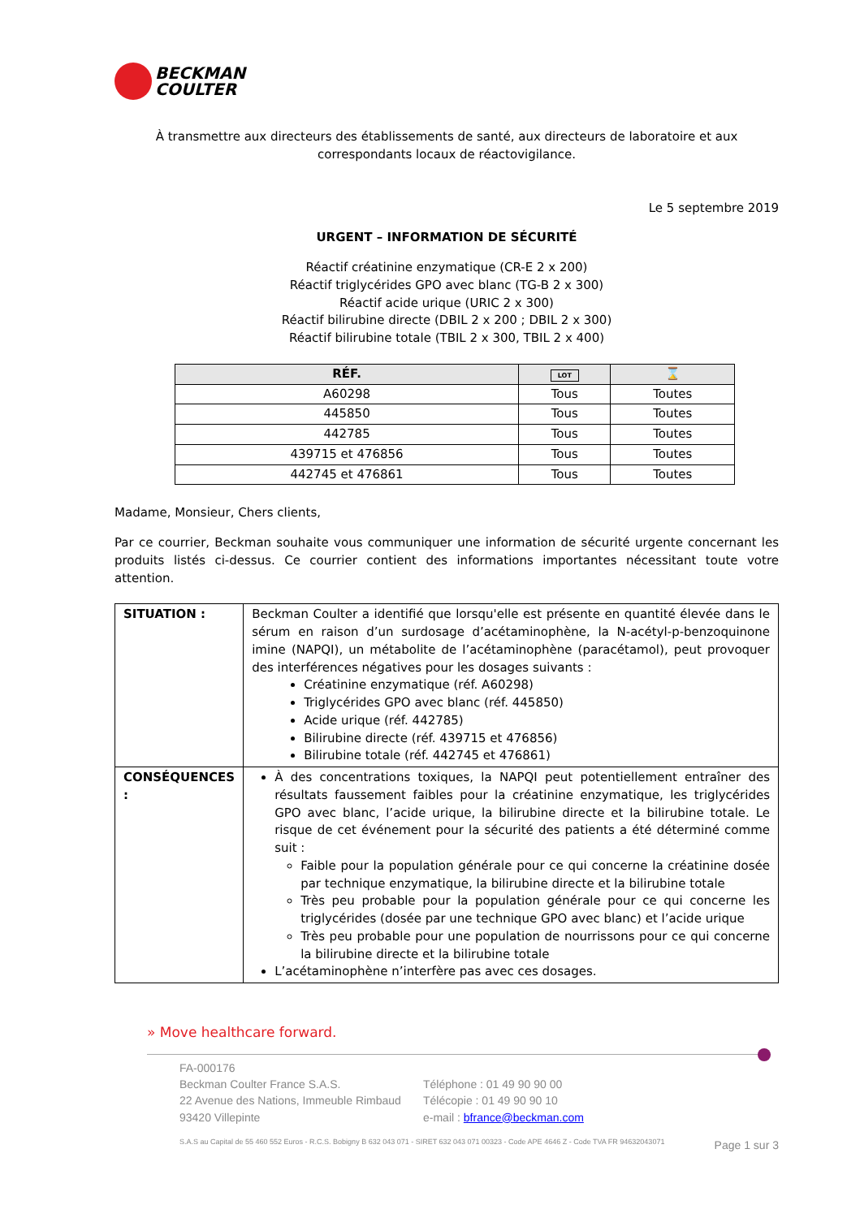BECKMAN
COULTER
À transmettre aux directeurs des établissements de santé, aux directeurs de laboratoire et aux correspondants locaux de réactovigilance.
Le 5 septembre 2019
URGENT – INFORMATION DE SÉCURITÉ
Réactif créatinine enzymatique (CR-E 2 x 200)
Réactif triglycérides GPO avec blanc (TG-B 2 x 300)
Réactif acide urique (URIC 2 x 300)
Réactif bilirubine directe (DBIL 2 x 200 ; DBIL 2 x 300)
Réactif bilirubine totale (TBIL 2 x 300, TBIL 2 x 400)
| RÉF. | LOT | ⌛ |
| --- | --- | --- |
| A60298 | Tous | Toutes |
| 445850 | Tous | Toutes |
| 442785 | Tous | Toutes |
| 439715 et 476856 | Tous | Toutes |
| 442745 et 476861 | Tous | Toutes |
Madame, Monsieur, Chers clients,
Par ce courrier, Beckman souhaite vous communiquer une information de sécurité urgente concernant les produits listés ci-dessus. Ce courrier contient des informations importantes nécessitant toute votre attention.
| SITUATION : | Beckman Coulter a identifié que lorsqu'elle est présente en quantité élevée dans le sérum en raison d’un surdosage d’acétaminophène, la N-acétyl-p-benzoquinone imine (NAPQI), un métabolite de l’acétaminophène (paracétamol), peut provoquer des interférences négatives pour les dosages suivants : Créatinine enzymatique (réf. A60298) Triglycérides GPO avec blanc (réf. 445850) Acide urique (réf. 442785) Bilirubine directe (réf. 439715 et 476856) Bilirubine totale (réf. 442745 et 476861) |
| CONSÉQUENCES : | À des concentrations toxiques, la NAPQI peut potentiellement entraîner des résultats faussement faibles pour la créatinine enzymatique, les triglycérides GPO avec blanc, l’acide urique, la bilirubine directe et la bilirubine totale. Le risque de cet événement pour la sécurité des patients a été déterminé comme suit : Faible pour la population générale pour ce qui concerne la créatinine dosée par technique enzymatique, la bilirubine directe et la bilirubine totale Très peu probable pour la population générale pour ce qui concerne les triglycérides (dosée par une technique GPO avec blanc) et l’acide urique Très peu probable pour une population de nourrissons pour ce qui concerne la bilirubine directe et la bilirubine totale L’acétaminophène n’interfère pas avec ces dosages. |
» Move healthcare forward.
FA-000176
Beckman Coulter France S.A.S.
22 Avenue des Nations, Immeuble Rimbaud
93420 Villepinte
Téléphone : 01 49 90 90 00
Télécopie : 01 49 90 90 10
e-mail : bfrance@beckman.com
S.A.S au Capital de 55 460 552 Euros - R.C.S. Bobigny B 632 043 071 - SIRET 632 043 071 00323 - Code APE 4646 Z - Code TVA FR 94632043071 Page 1 sur 3